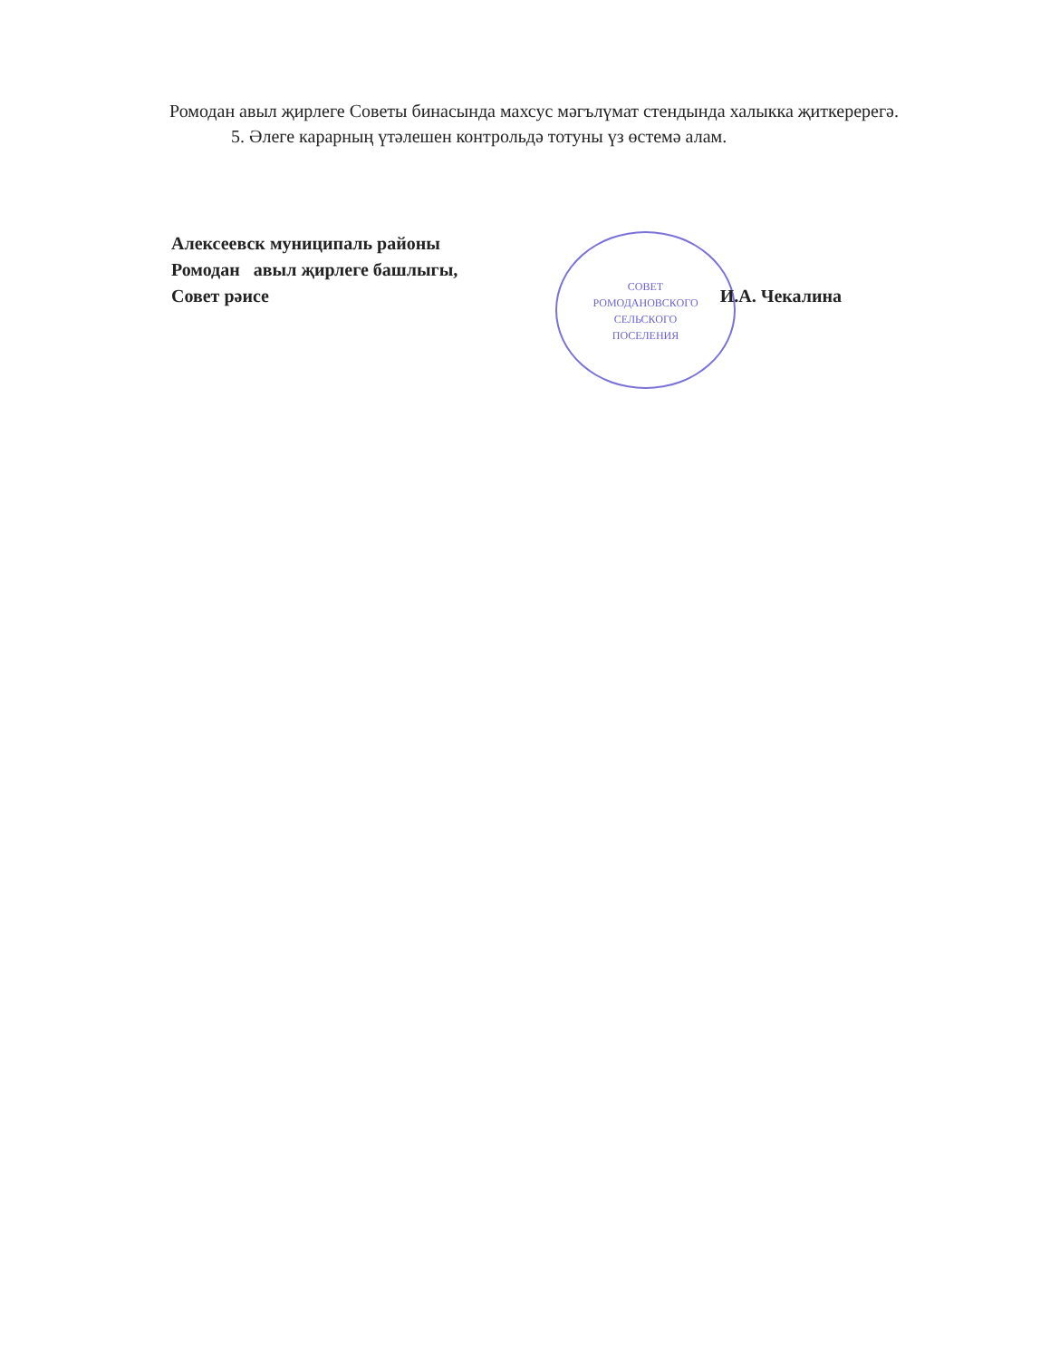Ромодан авыл җирлеге Советы бинасында махсус мәгълүмат стендында халыкка җиткеререгә.
5. Әлеге карарның үтәлешен контрольдә тотуны үз өстемә алам.
СОВЕТ
РОМОДАНОВСКОГО
СЕЛЬСКОГО
ПОСЕЛЕНИЯ
Алексеевск муниципаль районы
Ромодан авыл җирлеге башлыгы,
Совет рәисе И.А. Чекалина